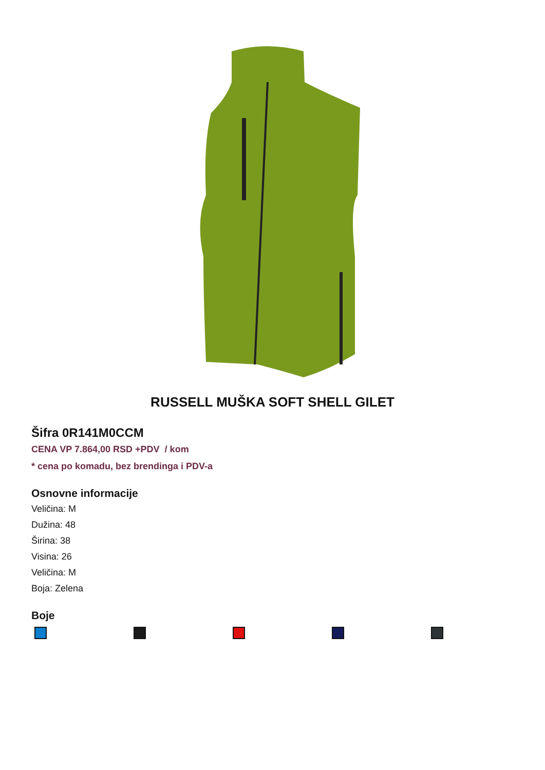RUSSELL MUŠKA SOFT SHELL GILET
Šifra 0R141M0CCM
CENA VP 7.864,00 RSD +PDV / kom
* cena po komadu, bez brendinga i PDV-a
Osnovne informacije
Veličina: M
Dužina: 48
Širina: 38
Visina: 26
Veličina: M
Boja: Zelena
Boje